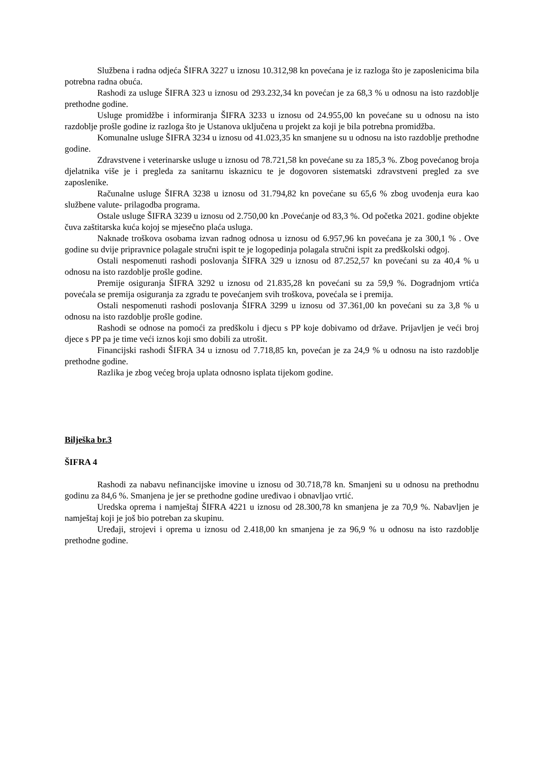Službena i radna odjeća ŠIFRA 3227 u iznosu 10.312,98 kn povećana je iz razloga što je zaposlenicima bila potrebna radna obuća.
Rashodi za usluge ŠIFRA 323 u iznosu od 293.232,34 kn povećan je za 68,3 % u odnosu na isto razdoblje prethodne godine.
Usluge promidžbe i informiranja ŠIFRA 3233 u iznosu od 24.955,00 kn povećane su u odnosu na isto razdoblje prošle godine iz razloga što je Ustanova uključena u projekt za koji je bila potrebna promidžba.
Komunalne usluge ŠIFRA 3234 u iznosu od 41.023,35 kn smanjene su u odnosu na isto razdoblje prethodne godine.
Zdravstvene i veterinarske usluge u iznosu od 78.721,58 kn povećane su za 185,3 %. Zbog povećanog broja djelatnika više je i pregleda za sanitarnu iskaznicu te je dogovoren sistematski zdravstveni pregled za sve zaposlenike.
Računalne usluge ŠIFRA 3238 u iznosu od 31.794,82 kn povećane su 65,6 % zbog uvođenja eura kao službene valute- prilagodba programa.
Ostale usluge ŠIFRA 3239 u iznosu od 2.750,00 kn .Povećanje od 83,3 %. Od početka 2021. godine objekte čuva zaštitarska kuća kojoj se mjesečno plaća usluga.
Naknade troškova osobama izvan radnog odnosa u iznosu od 6.957,96 kn povećana je za 300,1 % . Ove godine su dvije pripravnice polagale stručni ispit te je logopedinja polagala stručni ispit za predškolski odgoj.
Ostali nespomenuti rashodi poslovanja ŠIFRA 329 u iznosu od 87.252,57 kn povećani su za 40,4 % u odnosu na isto razdoblje prošle godine.
Premije osiguranja ŠIFRA 3292 u iznosu od 21.835,28 kn povećani su za 59,9 %. Dogradnjom vrtića povećala se premija osiguranja za zgradu te povećanjem svih troškova, povećala se i premija.
Ostali nespomenuti rashodi poslovanja ŠIFRA 3299 u iznosu od 37.361,00 kn povećani su za 3,8 % u odnosu na isto razdoblje prošle godine.
Rashodi se odnose na pomoći za predškolu i djecu s PP koje dobivamo od države. Prijavljen je veći broj djece s PP pa je time veći iznos koji smo dobili za utrošit.
Financijski rashodi ŠIFRA 34 u iznosu od 7.718,85 kn, povećan je za 24,9 % u odnosu na isto razdoblje prethodne godine.
Razlika je zbog većeg broja uplata odnosno isplata tijekom godine.
Bilješka br.3
ŠIFRA 4
Rashodi za nabavu nefinancijske imovine u iznosu od 30.718,78 kn. Smanjeni su u odnosu na prethodnu godinu za 84,6 %. Smanjena je jer se prethodne godine uređivao i obnavljao vrtić.
Uredska oprema i namještaj ŠIFRA 4221 u iznosu od 28.300,78 kn smanjena je za 70,9 %. Nabavljen je namještaj koji je još bio potreban za skupinu.
Uređaji, strojevi i oprema u iznosu od 2.418,00 kn smanjena je za 96,9 % u odnosu na isto razdoblje prethodne godine.